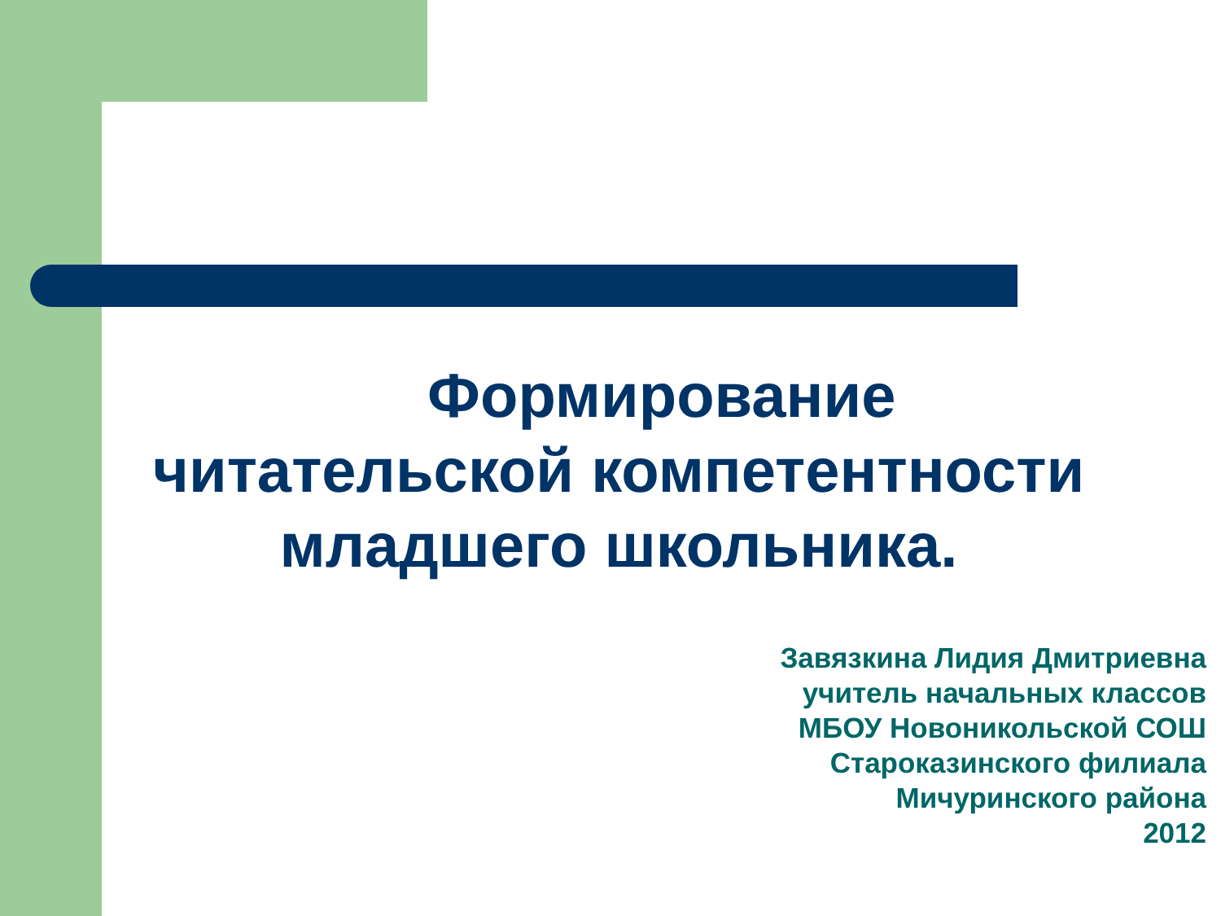Формирование
читательской компетентности
младшего школьника.
Завязкина Лидия Дмитриевна
учитель начальных классов
МБОУ Новоникольской СОШ
Староказинского филиала
Мичуринского района
2012